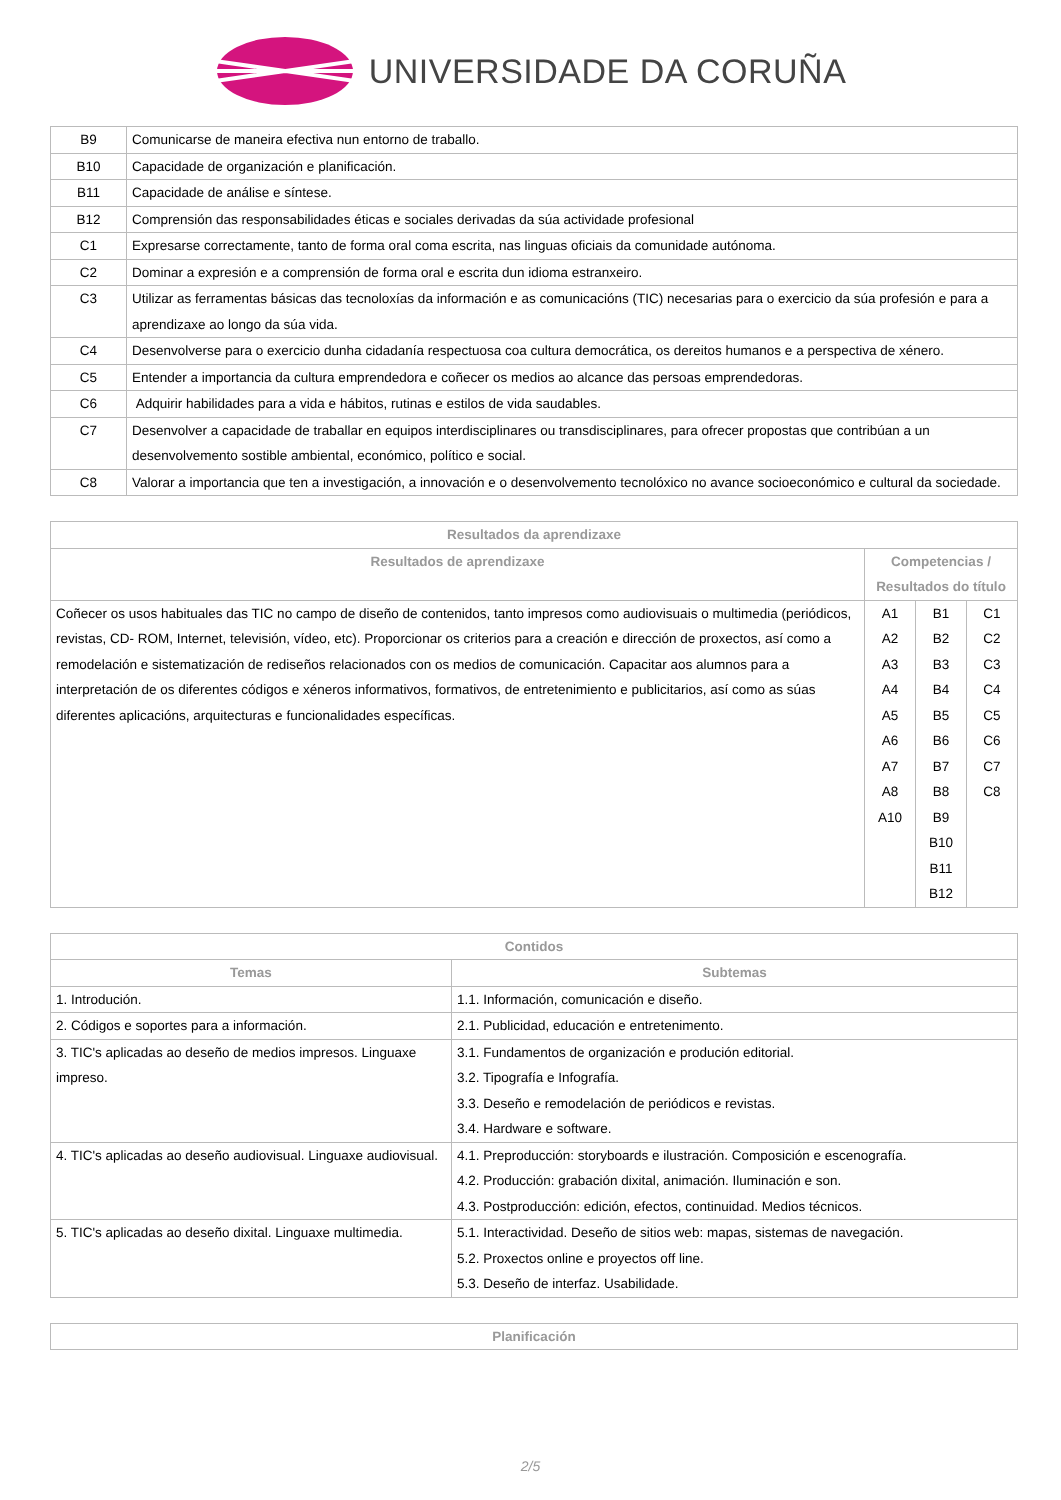UNIVERSIDADE DA CORUÑA
| B9 | Comunicarse de maneira efectiva nun entorno de traballo. |
| B10 | Capacidade de organización e planificación. |
| B11 | Capacidade de análise e síntese. |
| B12 | Comprensión das responsabilidades éticas e sociales derivadas da súa actividade profesional |
| C1 | Expresarse correctamente, tanto de forma oral coma escrita, nas linguas oficiais da comunidade autónoma. |
| C2 | Dominar a expresión e a comprensión de forma oral e escrita dun idioma estranxeiro. |
| C3 | Utilizar as ferramentas básicas das tecnoloxías da información e as comunicacións (TIC) necesarias para o exercicio da súa profesión e para a aprendizaxe ao longo da súa vida. |
| C4 | Desenvolverse para o exercicio dunha cidadanía respectuosa coa cultura democrática, os dereitos humanos e a perspectiva de xénero. |
| C5 | Entender a importancia da cultura emprendedora e coñecer os medios ao alcance das persoas emprendedoras. |
| C6 | Adquirir habilidades para a vida e hábitos, rutinas e estilos de vida saudables. |
| C7 | Desenvolver a capacidade de traballar en equipos interdisciplinares ou transdisciplinares, para ofrecer propostas que contribúan a un desenvolvemento sostible ambiental, económico, político e social. |
| C8 | Valorar a importancia que ten a investigación, a innovación e o desenvolvemento tecnolóxico no avance socioeconómico e cultural da sociedade. |
| Resultados da aprendizaxe | | | |
| --- | --- | --- | --- |
| Resultados de aprendizaxe | Competencias / Resultados do título | | |
| Coñecer os usos habituales das TIC no campo de diseño de contenidos, tanto impresos como audiovisuais o multimedia (periódicos, revistas, CD- ROM, Internet, televisión, vídeo, etc). Proporcionar os criterios para a creación e dirección de proxectos, así como a remodelación e sistematización de rediseños relacionados con os medios de comunicación. Capacitar aos alumnos para a interpretación de os diferentes códigos e xéneros informativos, formativos, de entretenimiento e publicitarios, así como as súas diferentes aplicacións, arquitecturas e funcionalidades específicas. | A1 A2 A3 A4 A5 A6 A7 A8 A10 | B1 B2 B3 B4 B5 B6 B7 B8 B9 B10 B11 B12 | C1 C2 C3 C4 C5 C6 C7 C8 |
| Contidos | |
| --- | --- |
| Temas | Subtemas |
| 1. Introdución. | 1.1. Información, comunicación e diseño. |
| 2. Códigos e soportes para a información. | 2.1. Publicidad, educación e entretenimento. |
| 3. TIC's aplicadas ao deseño de medios impresos. Linguaxe impreso. | 3.1. Fundamentos de organización e produción editorial. 3.2. Tipografía e Infografía. 3.3. Deseño e remodelación de periódicos e revistas. 3.4. Hardware e software. |
| 4. TIC's aplicadas ao deseño audiovisual. Linguaxe audiovisual. | 4.1. Preproducción: storyboards e ilustración. Composición e escenografía. 4.2. Producción: grabación dixital, animación. Iluminación e son. 4.3. Postproducción: edición, efectos, continuidad. Medios técnicos. |
| 5. TIC's aplicadas ao deseño dixital. Linguaxe multimedia. | 5.1. Interactividad. Deseño de sitios web: mapas, sistemas de navegación. 5.2. Proxectos online e proyectos off line. 5.3. Deseño de interfaz. Usabilidade. |
| Planificación |
| --- |
2/5